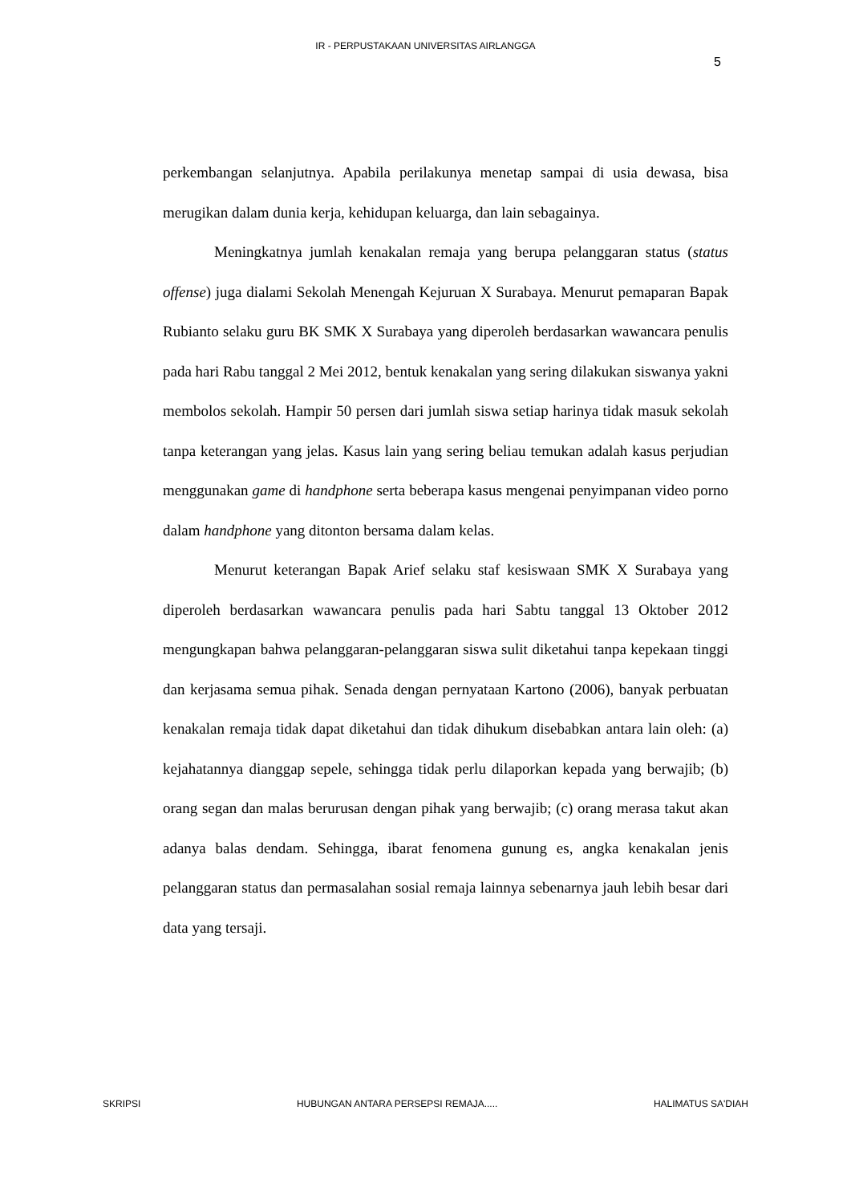IR - PERPUSTAKAAN UNIVERSITAS AIRLANGGA
5
perkembangan selanjutnya. Apabila perilakunya menetap sampai di usia dewasa, bisa merugikan dalam dunia kerja, kehidupan keluarga, dan lain sebagainya.
Meningkatnya jumlah kenakalan remaja yang berupa pelanggaran status (status offense) juga dialami Sekolah Menengah Kejuruan X Surabaya. Menurut pemaparan Bapak Rubianto selaku guru BK SMK X Surabaya yang diperoleh berdasarkan wawancara penulis pada hari Rabu tanggal 2 Mei 2012, bentuk kenakalan yang sering dilakukan siswanya yakni membolos sekolah. Hampir 50 persen dari jumlah siswa setiap harinya tidak masuk sekolah tanpa keterangan yang jelas. Kasus lain yang sering beliau temukan adalah kasus perjudian menggunakan game di handphone serta beberapa kasus mengenai penyimpanan video porno dalam handphone yang ditonton bersama dalam kelas.
Menurut keterangan Bapak Arief selaku staf kesiswaan SMK X Surabaya yang diperoleh berdasarkan wawancara penulis pada hari Sabtu tanggal 13 Oktober 2012 mengungkapan bahwa pelanggaran-pelanggaran siswa sulit diketahui tanpa kepekaan tinggi dan kerjasama semua pihak. Senada dengan pernyataan Kartono (2006), banyak perbuatan kenakalan remaja tidak dapat diketahui dan tidak dihukum disebabkan antara lain oleh: (a) kejahatannya dianggap sepele, sehingga tidak perlu dilaporkan kepada yang berwajib; (b) orang segan dan malas berurusan dengan pihak yang berwajib; (c) orang merasa takut akan adanya balas dendam. Sehingga, ibarat fenomena gunung es, angka kenakalan jenis pelanggaran status dan permasalahan sosial remaja lainnya sebenarnya jauh lebih besar dari data yang tersaji.
SKRIPSI HUBUNGAN ANTARA PERSEPSI REMAJA..... HALIMATUS SA'DIAH